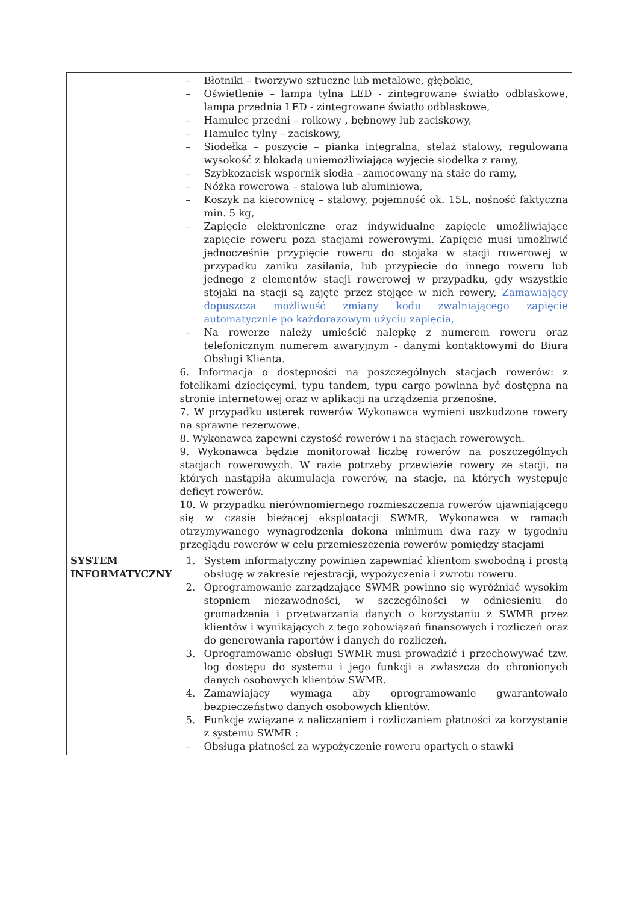| | – Błotniki – tworzywo sztuczne lub metalowe, głębokie, – Oświetlenie – lampa tylna LED - zintegrowane światło odblaskowe, lampa przednia LED - zintegrowane światło odblaskowe, – Hamulec przedni – rolkowy , bębnowy lub zaciskowy, – Hamulec tylny – zaciskowy, – Siodełka – poszycie – pianka integralna, stelaż stalowy, regulowana wysokość z blokadą uniemożliwiającą wyjęcie siodełka z ramy, – Szybkozacisk wspornik siodła - zamocowany na stałe do ramy, – Nóżka rowerowa – stalowa lub aluminiowa, – Koszyk na kierownicę – stalowy, pojemność ok. 15L, nośność faktyczna min. 5 kg, – Zapięcie elektroniczne oraz indywidualne zapięcie umożliwiające zapięcie roweru poza stacjami rowerowymi. Zapięcie musi umożliwić jednocześnie przypięcie roweru do stojaka w stacji rowerowej w przypadku zaniku zasilania, lub przypięcie do innego roweru lub jednego z elementów stacji rowerowej w przypadku, gdy wszystkie stojaki na stacji są zajęte przez stojące w nich rowery, Zamawiający dopuszcza możliwość zmiany kodu zwalniającego zapięcie automatycznie po każdorazowym użyciu zapięcia, – Na rowerze należy umieścić nalepkę z numerem roweru oraz telefonicznym numerem awaryjnym - danymi kontaktowymi do Biura Obsługi Klienta. 6. Informacja o dostępności na poszczególnych stacjach rowerów: z fotelikami dziecięcymi, typu tandem, typu cargo powinna być dostępna na stronie internetowej oraz w aplikacji na urządzenia przenośne. 7. W przypadku usterek rowerów Wykonawca wymieni uszkodzone rowery na sprawne rezerwowe. 8. Wykonawca zapewni czystość rowerów i na stacjach rowerowych. 9. Wykonawca będzie monitorował liczbę rowerów na poszczególnych stacjach rowerowych. W razie potrzeby przewiezie rowery ze stacji, na których nastąpiła akumulacja rowerów, na stacje, na których występuje deficyt rowerów. 10. W przypadku nierównomiernego rozmieszczenia rowerów ujawniającego się w czasie bieżącej eksploatacji SWMR, Wykonawca w ramach otrzymywanego wynagrodzenia dokona minimum dwa razy w tygodniu przeglądu rowerów w celu przemieszczenia rowerów pomiędzy stacjami |
| SYSTEM INFORMATYCZNY | 1. System informatyczny powinien zapewniać klientom swobodną i prostą obsługę w zakresie rejestracji, wypożyczenia i zwrotu roweru. 2. Oprogramowanie zarządzające SWMR powinno się wyróżniać wysokim stopniem niezawodności, w szczególności w odniesieniu do gromadzenia i przetwarzania danych o korzystaniu z SWMR przez klientów i wynikających z tego zobowiązań finansowych i rozliczeń oraz do generowania raportów i danych do rozliczeń. 3. Oprogramowanie obsługi SWMR musi prowadzić i przechowywać tzw. log dostępu do systemu i jego funkcji a zwłaszcza do chronionych danych osobowych klientów SWMR. 4. Zamawiający wymaga aby oprogramowanie gwarantowało bezpieczeństwo danych osobowych klientów. 5. Funkcje związane z naliczaniem i rozliczaniem płatności za korzystanie z systemu SWMR : – Obsługa płatności za wypożyczenie roweru opartych o stawki |